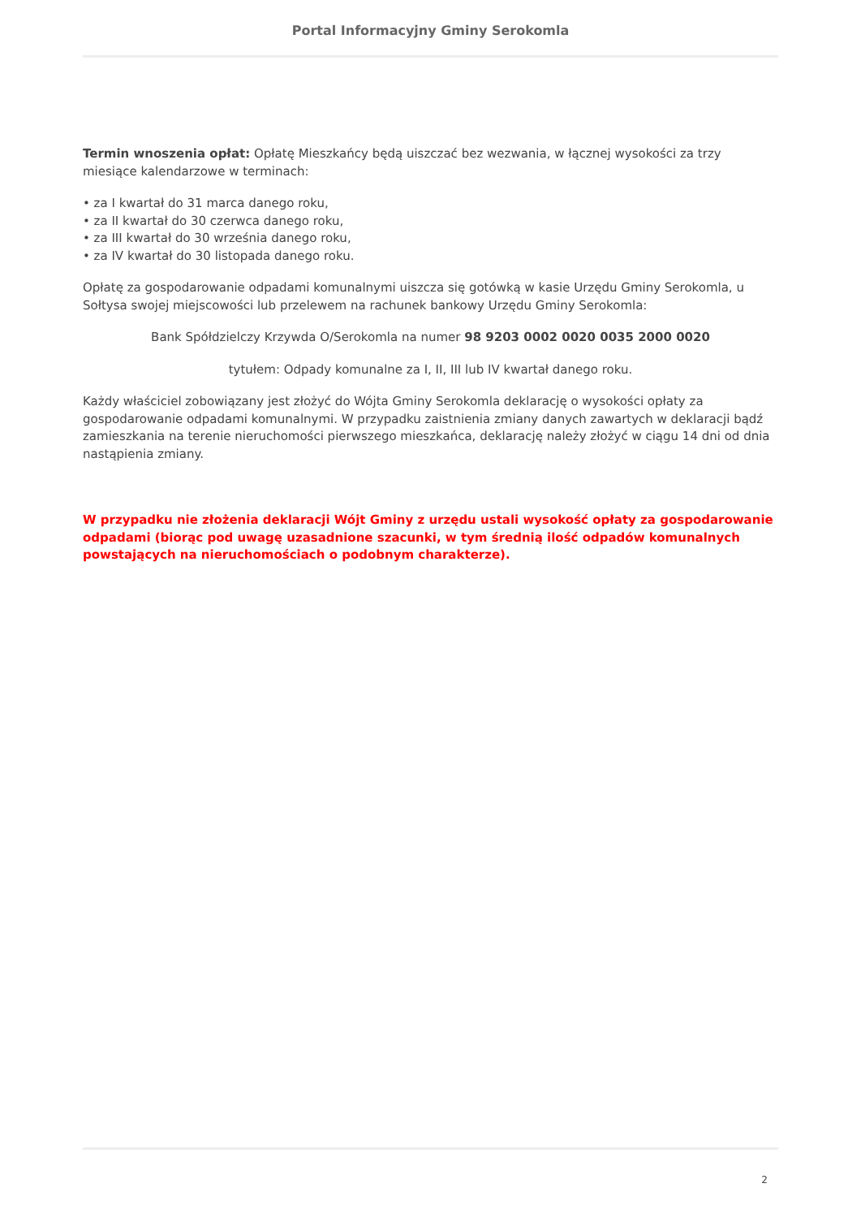Portal Informacyjny Gminy Serokomla
Termin wnoszenia opłat: Opłatę Mieszkańcy będą uiszczać bez wezwania, w łącznej wysokości za trzy miesiące kalendarzowe w terminach:
• za I kwartał do 31 marca danego roku,
• za II kwartał do 30 czerwca danego roku,
• za III kwartał do 30 września danego roku,
• za IV kwartał do 30 listopada danego roku.
Opłatę za gospodarowanie odpadami komunalnymi uiszcza się gotówką w kasie Urzędu Gminy Serokomla, u Sołtysa swojej miejscowości lub przelewem na rachunek bankowy Urzędu Gminy Serokomla:
Bank Spółdzielczy Krzywda O/Serokomla na numer 98 9203 0002 0020 0035 2000 0020
tytułem: Odpady komunalne za I, II, III lub IV kwartał danego roku.
Każdy właściciel zobowiązany jest złożyć do Wójta Gminy Serokomla deklarację o wysokości opłaty za gospodarowanie odpadami komunalnymi. W przypadku zaistnienia zmiany danych zawartych w deklaracji bądź zamieszkania na terenie nieruchomości pierwszego mieszkańca, deklarację należy złożyć w ciągu 14 dni od dnia nastąpienia zmiany.
W przypadku nie złożenia deklaracji Wójt Gminy z urzędu ustali wysokość opłaty za gospodarowanie odpadami (biorąc pod uwagę uzasadnione szacunki, w tym średnią ilość odpadów komunalnych powstających na nieruchomościach o podobnym charakterze).
2